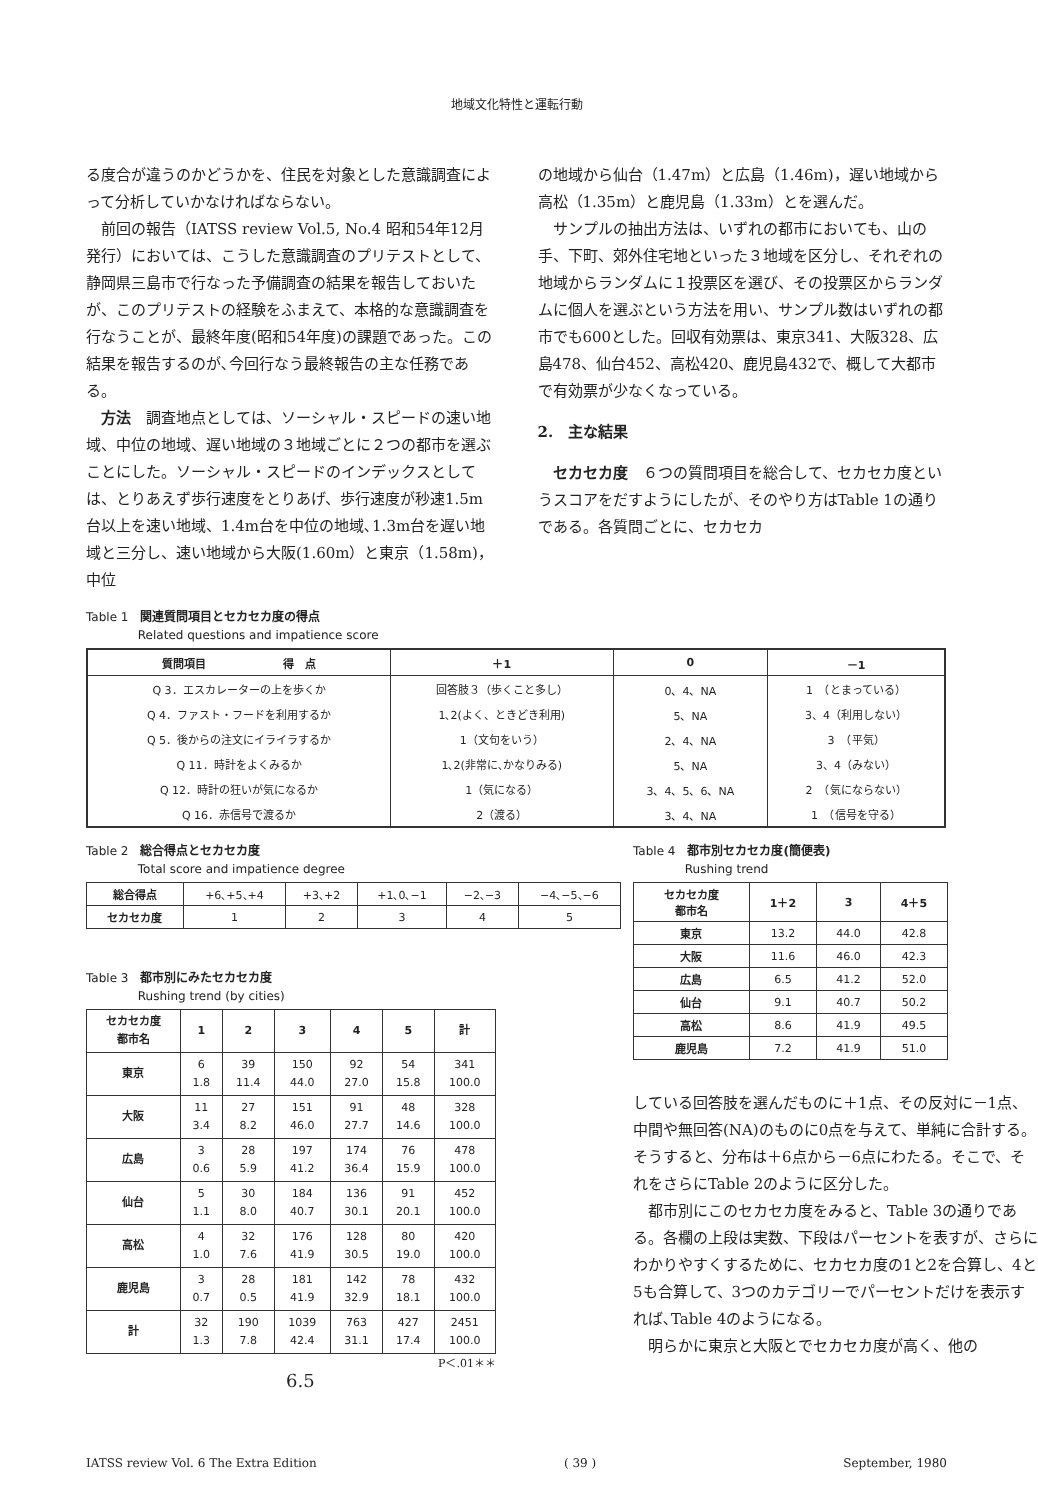地域文化特性と運転行動
る度合が違うのかどうかを、住民を対象とした意識調査によって分析していかなければならない。
前回の報告（IATSS review Vol.5, No.4 昭和54年12月発行）においては、こうした意識調査のプリテストとして、静岡県三島市で行なった予備調査の結果を報告しておいたが、このプリテストの経験をふまえて、本格的な意識調査を行なうことが、最終年度(昭和54年度)の課題であった。この結果を報告するのが､今回行なう最終報告の主な任務である。
方法　調査地点としては、ソーシャル・スピードの速い地域、中位の地域、遅い地域の３地域ごとに２つの都市を選ぶことにした。ソーシャル・スピードのインデックスとしては、とりあえず歩行速度をとりあげ、歩行速度が秒速1.5m台以上を速い地域、1.4m台を中位の地域､1.3m台を遅い地域と三分し、速い地域から大阪(1.60m）と東京（1.58m)，中位
の地域から仙台（1.47m）と広島（1.46m)，遅い地域から高松（1.35m）と鹿児島（1.33m）とを選んだ。
サンプルの抽出方法は、いずれの都市においても、山の手、下町、郊外住宅地といった３地域を区分し、それぞれの地域からランダムに１投票区を選び、その投票区からランダムに個人を選ぶという方法を用い、サンプル数はいずれの都市でも600とした。回収有効票は、東京341、大阪328、広島478、仙台452、高松420、鹿児島432で、概して大都市で有効票が少なくなっている。
2.　主な結果
セカセカ度　６つの質問項目を総合して、セカセカ度というスコアをだすようにしたが、そのやり方はTable 1の通りである。各質問ごとに、セカセカ
Table 1　関連質問項目とセカセカ度の得点
　　　　 Related questions and impatience score
| 質問項目 得 点 | ＋1 | 0 | －1 |
| --- | --- | --- | --- |
| Q 3．エスカレーターの上を歩くか | 回答肢３（歩くこと多し） | 0、4、NA | 1 （とまっている） |
| Q 4．ファスト・フードを利用するか | 1､2(よく、ときどき利用) | 5、NA | 3、4（利用しない） |
| Q 5．後からの注文にイライラするか | 1（文句をいう） | 2、4、NA | 3 （平気） |
| Q 11．時計をよくみるか | 1､2(非常に､かなりみる) | 5、NA | 3、4（みない） |
| Q 12．時計の狂いが気になるか | 1（気になる） | 3、4、5、6、NA | 2 （気にならない） |
| Q 16．赤信号で渡るか | 2（渡る） | 3、4、NA | 1 （信号を守る） |
Table 2　総合得点とセカセカ度
　　　　 Total score and impatience degree
| 総合得点 | +6､+5､+4 | +3､+2 | +1､0､−1 | −2､−3 | −4､−5､−6 |
| セカセカ度 | 1 | 2 | 3 | 4 | 5 |
Table 3　都市別にみたセカセカ度
　　　　 Rushing trend (by cities)
| セカセカ度 都市名 | 1 | 2 | 3 | 4 | 5 | 計 |
| --- | --- | --- | --- | --- | --- | --- |
| 東京 | 6 1.8 | 39 11.4 | 150 44.0 | 92 27.0 | 54 15.8 | 341 100.0 |
| 大阪 | 11 3.4 | 27 8.2 | 151 46.0 | 91 27.7 | 48 14.6 | 328 100.0 |
| 広島 | 3 0.6 | 28 5.9 | 197 41.2 | 174 36.4 | 76 15.9 | 478 100.0 |
| 仙台 | 5 1.1 | 30 8.0 | 184 40.7 | 136 30.1 | 91 20.1 | 452 100.0 |
| 高松 | 4 1.0 | 32 7.6 | 176 41.9 | 128 30.5 | 80 19.0 | 420 100.0 |
| 鹿児島 | 3 0.7 | 28 0.5 | 181 41.9 | 142 32.9 | 78 18.1 | 432 100.0 |
| 計 | 32 1.3 | 190 7.8 | 1039 42.4 | 763 31.1 | 427 17.4 | 2451 100.0 |
P＜.01＊＊
6.5
Table 4　都市別セカセカ度(簡便表)
　　　　 Rushing trend
| セカセカ度 都市名 | 1＋2 | 3 | 4＋5 |
| --- | --- | --- | --- |
| 東京 | 13.2 | 44.0 | 42.8 |
| 大阪 | 11.6 | 46.0 | 42.3 |
| 広島 | 6.5 | 41.2 | 52.0 |
| 仙台 | 9.1 | 40.7 | 50.2 |
| 高松 | 8.6 | 41.9 | 49.5 |
| 鹿児島 | 7.2 | 41.9 | 51.0 |
している回答肢を選んだものに＋1点、その反対に－1点、中間や無回答(NA)のものに0点を与えて、単純に合計する。そうすると、分布は＋6点から－6点にわたる。そこで、それをさらにTable 2のように区分した。
都市別にこのセカセカ度をみると、Table 3の通りである。各欄の上段は実数、下段はパーセントを表すが、さらにわかりやすくするために、セカセカ度の1と2を合算し、4と5も合算して、3つのカテゴリーでパーセントだけを表示すれば､Table 4のようになる。
明らかに東京と大阪とでセカセカ度が高く、他の
IATSS review Vol. 6 The Extra Edition ( 39 ) September, 1980